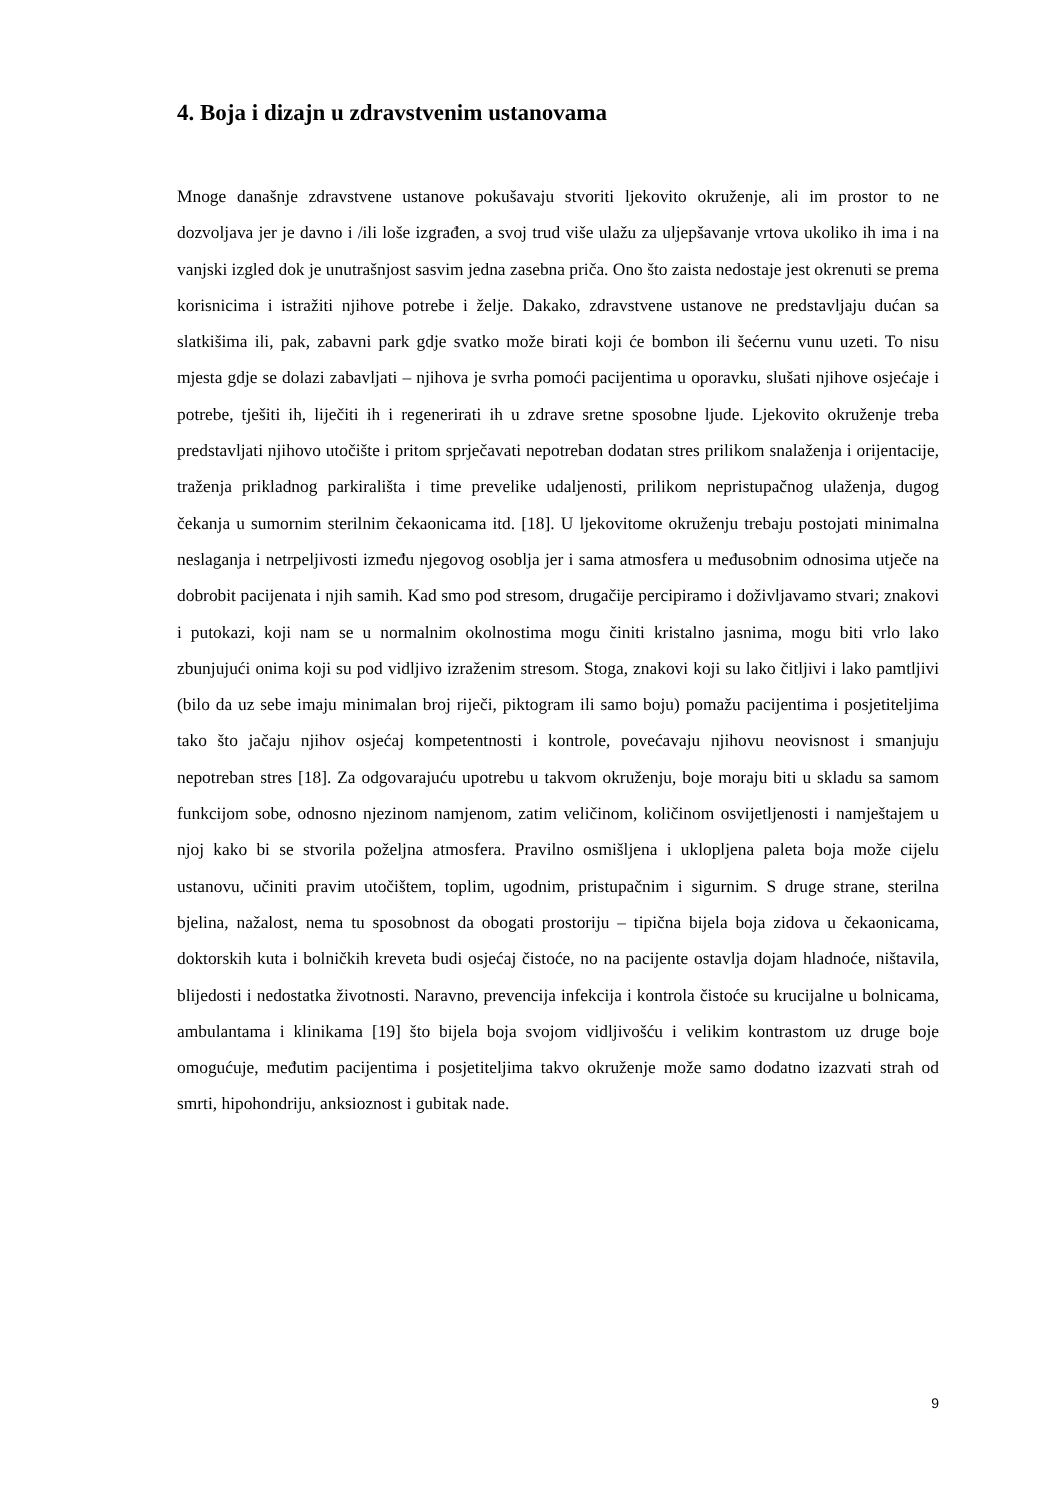4. Boja i dizajn u zdravstvenim ustanovama
Mnoge današnje zdravstvene ustanove pokušavaju stvoriti ljekovito okruženje, ali im prostor to ne dozvoljava jer je davno i /ili loše izgrađen, a svoj trud više ulažu za uljepšavanje vrtova ukoliko ih ima i na vanjski izgled dok je unutrašnjost sasvim jedna zasebna priča. Ono što zaista nedostaje jest okrenuti se prema korisnicima i istražiti njihove potrebe i želje. Dakako, zdravstvene ustanove ne predstavljaju dućan sa slatkišima ili, pak, zabavni park gdje svatko može birati koji će bombon ili šećernu vunu uzeti. To nisu mjesta gdje se dolazi zabavljati – njihova je svrha pomoći pacijentima u oporavku, slušati njihove osjećaje i potrebe, tješiti ih, liječiti ih i regenerirati ih u zdrave sretne sposobne ljude. Ljekovito okruženje treba predstavljati njihovo utočište i pritom sprječavati nepotreban dodatan stres prilikom snalaženja i orijentacije, traženja prikladnog parkirališta i time prevelike udaljenosti, prilikom nepristupačnog ulaženja, dugog čekanja u sumornim sterilnim čekaonicama itd. [18]. U ljekovitome okruženju trebaju postojati minimalna neslaganja i netrpeljivosti između njegovog osoblja jer i sama atmosfera u međusobnim odnosima utječe na dobrobit pacijenata i njih samih. Kad smo pod stresom, drugačije percipiramo i doživljavamo stvari; znakovi i putokazi, koji nam se u normalnim okolnostima mogu činiti kristalno jasnima, mogu biti vrlo lako zbunjujući onima koji su pod vidljivo izraženim stresom. Stoga, znakovi koji su lako čitljivi i lako pamtljivi (bilo da uz sebe imaju minimalan broj riječi, piktogram ili samo boju) pomažu pacijentima i posjetiteljima tako što jačaju njihov osjećaj kompetentnosti i kontrole, povećavaju njihovu neovisnost i smanjuju nepotreban stres [18]. Za odgovarajuću upotrebu u takvom okruženju, boje moraju biti u skladu sa samom funkcijom sobe, odnosno njezinom namjenom, zatim veličinom, količinom osvijetljenosti i namještajem u njoj kako bi se stvorila poželjna atmosfera. Pravilno osmišljena i uklopljena paleta boja može cijelu ustanovu, učiniti pravim utočištem, toplim, ugodnim, pristupačnim i sigurnim. S druge strane, sterilna bjelina, nažalost, nema tu sposobnost da obogati prostoriju – tipična bijela boja zidova u čekaonicama, doktorskih kuta i bolničkih kreveta budi osjećaj čistoće, no na pacijente ostavlja dojam hladnoće, ništavila, blijedosti i nedostatka životnosti. Naravno, prevencija infekcija i kontrola čistoće su krucijalne u bolnicama, ambulantama i klinikama [19] što bijela boja svojom vidljivošću i velikim kontrastom uz druge boje omogućuje, međutim pacijentima i posjetiteljima takvo okruženje može samo dodatno izazvati strah od smrti, hipohondriju, anksioznost i gubitak nade.
9